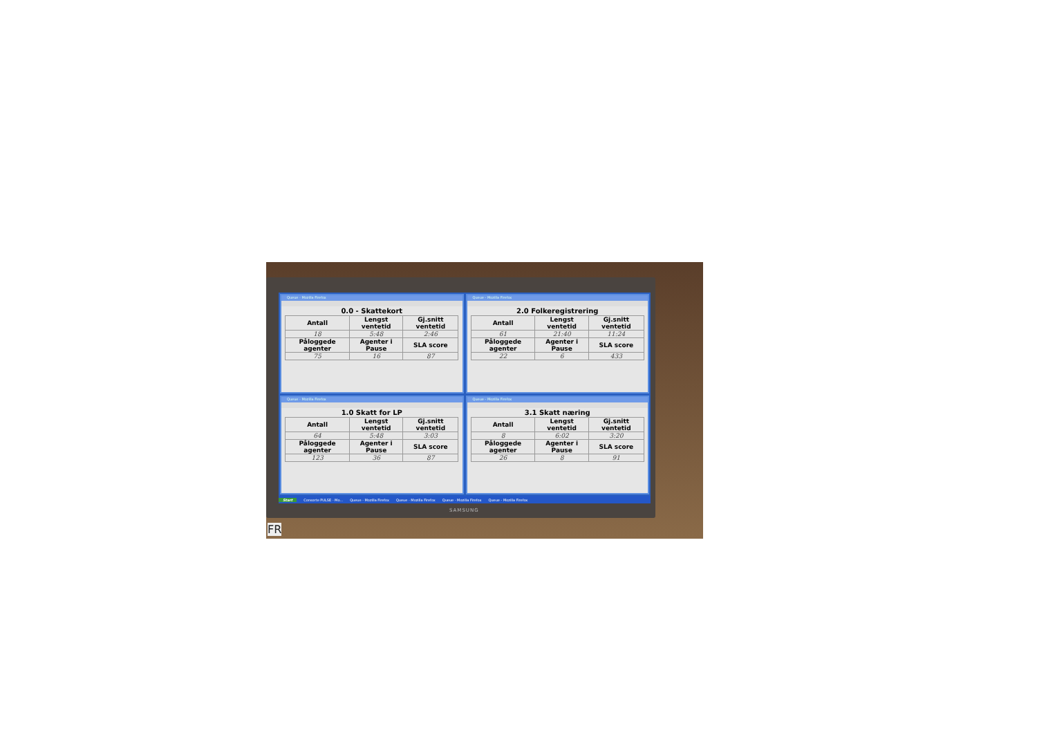Queue - Mozilla Firefox
0.0 - Skattekort
| Antall | Lengst ventetid | Gj.snitt ventetid |
| --- | --- | --- |
| 18 | 5:48 | 2:46 |
| Påloggede agenter | Agenter i Pause | SLA score |
| 75 | 16 | 87 |
Queue - Mozilla Firefox
2.0 Folkeregistrering
| Antall | Lengst ventetid | Gj.snitt ventetid |
| --- | --- | --- |
| 61 | 21:40 | 11:24 |
| Påloggede agenter | Agenter i Pause | SLA score |
| 22 | 6 | 433 |
Queue - Mozilla Firefox
1.0 Skatt for LP
| Antall | Lengst ventetid | Gj.snitt ventetid |
| --- | --- | --- |
| 64 | 5:48 | 3:03 |
| Påloggede agenter | Agenter i Pause | SLA score |
| 123 | 36 | 87 |
Queue - Mozilla Firefox
3.1 Skatt næring
| Antall | Lengst ventetid | Gj.snitt ventetid |
| --- | --- | --- |
| 8 | 6:02 | 3:20 |
| Påloggede agenter | Agenter i Pause | SLA score |
| 26 | 8 | 91 |
Start Consorte PULSE - Mo... Queue - Mozilla Firefox Queue - Mozilla Firefox Queue - Mozilla Firefox Queue - Mozilla Firefox
SAMSUNG
FR